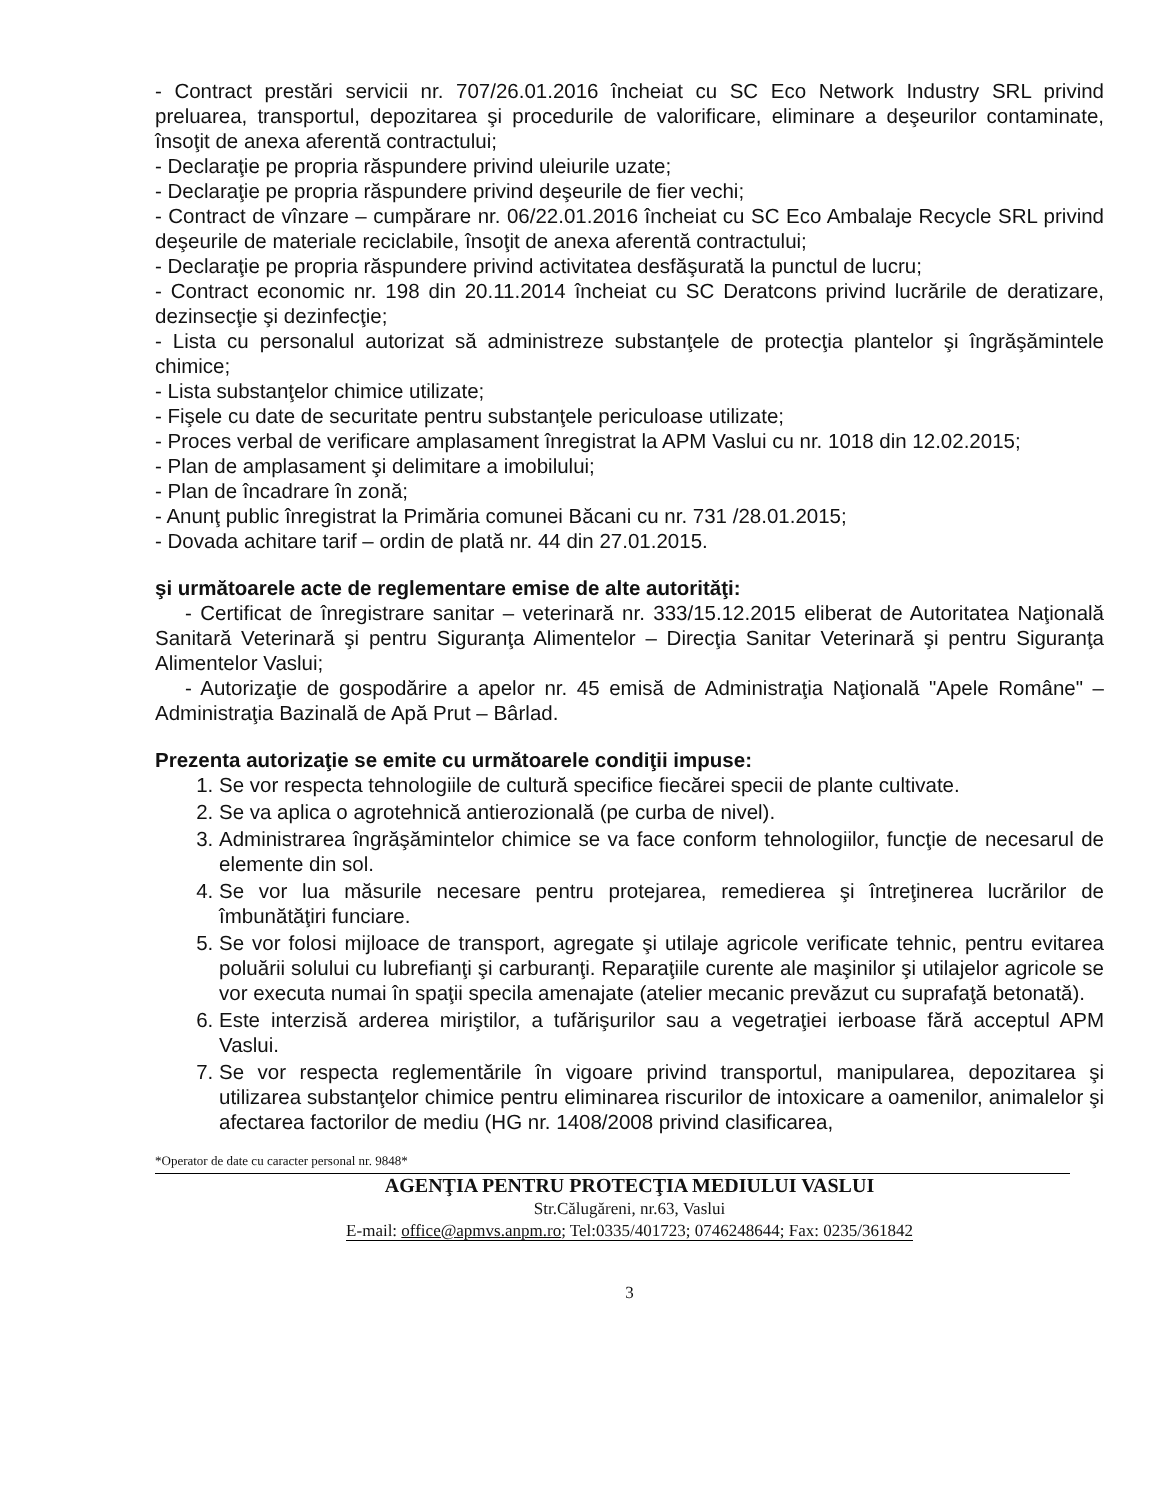- Contract prestări servicii nr. 707/26.01.2016 încheiat cu SC Eco Network Industry SRL privind preluarea, transportul, depozitarea şi procedurile de valorificare, eliminare a deşeurilor contaminate, însoţit de anexa aferentă contractului;
- Declaraţie pe propria răspundere privind uleiurile uzate;
- Declaraţie pe propria răspundere privind deşeurile de fier vechi;
- Contract de vînzare – cumpărare nr. 06/22.01.2016 încheiat cu SC Eco Ambalaje Recycle SRL privind deşeurile de materiale reciclabile, însoţit de anexa aferentă contractului;
- Declaraţie pe propria răspundere privind activitatea desfăşurată la punctul de lucru;
- Contract economic nr. 198 din 20.11.2014 încheiat cu SC Deratcons privind lucrările de deratizare, dezinsecţie şi dezinfecţie;
- Lista cu personalul autorizat să administreze substanţele de protecţia plantelor şi îngrăşămintele chimice;
- Lista substanţelor chimice utilizate;
- Fişele cu date de securitate pentru substanţele periculoase utilizate;
- Proces verbal de verificare amplasament înregistrat la APM Vaslui cu nr. 1018 din 12.02.2015;
- Plan de amplasament şi delimitare a imobilului;
- Plan de încadrare în zonă;
- Anunţ public înregistrat la Primăria comunei Băcani cu nr. 731 /28.01.2015;
- Dovada achitare tarif – ordin de plată nr. 44 din 27.01.2015.
şi următoarele acte de reglementare emise de alte autorităţi:
- Certificat de înregistrare sanitar – veterinară nr. 333/15.12.2015 eliberat de Autoritatea Naţională Sanitară Veterinară şi pentru Siguranţa Alimentelor – Direcţia Sanitar Veterinară şi pentru Siguranţa Alimentelor Vaslui;
- Autorizaţie de gospodărire a apelor nr. 45 emisă de Administraţia Naţională "Apele Române" – Administraţia Bazinală de Apă Prut – Bârlad.
Prezenta autorizaţie se emite cu următoarele condiţii impuse:
1. Se vor respecta tehnologiile de cultură specifice fiecărei specii de plante cultivate.
2. Se va aplica o agrotehnică antierozională (pe curba de nivel).
3. Administrarea îngrăşămintelor chimice se va face conform tehnologiilor, funcţie de necesarul de elemente din sol.
4. Se vor lua măsurile necesare pentru protejarea, remedierea şi întreţinerea lucrărilor de îmbunătăţiri funciare.
5. Se vor folosi mijloace de transport, agregate şi utilaje agricole verificate tehnic, pentru evitarea poluării solului cu lubrefianţi şi carburanţi. Reparaţiile curente ale maşinilor şi utilajelor agricole se vor executa numai în spaţii specila amenajate (atelier mecanic prevăzut cu suprafaţă betonată).
6. Este interzisă arderea miriştilor, a tufărişurilor sau a vegetraţiei ierboase fără acceptul APM Vaslui.
7. Se vor respecta reglementările în vigoare privind transportul, manipularea, depozitarea şi utilizarea substanţelor chimice pentru eliminarea riscurilor de intoxicare a oamenilor, animalelor şi afectarea factorilor de mediu (HG nr. 1408/2008 privind clasificarea,
*Operator de date cu caracter personal nr. 9848*
AGENŢIA PENTRU PROTECŢIA MEDIULUI VASLUI
Str.Călugăreni, nr.63, Vaslui
E-mail: office@apmvs.anpm.ro; Tel:0335/401723; 0746248644; Fax: 0235/361842
3